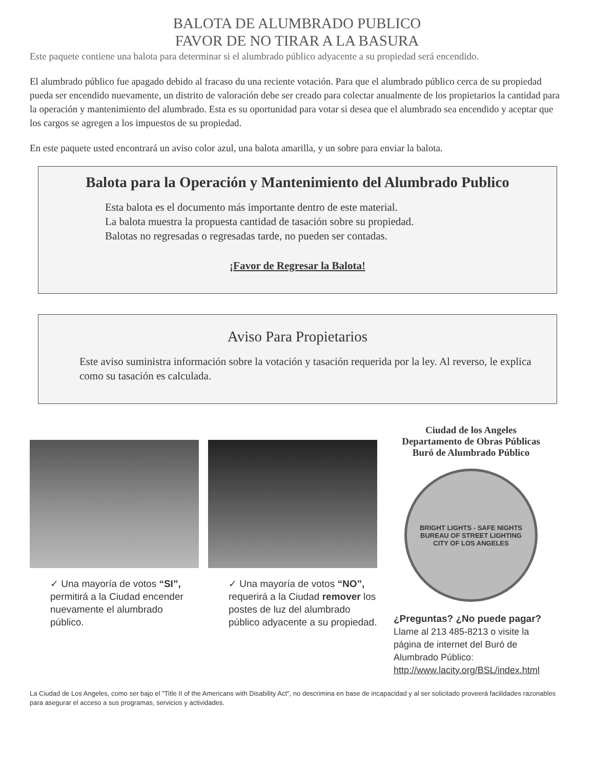BALOTA DE ALUMBRADO PUBLICO
FAVOR DE NO TIRAR A LA BASURA
Este paquete contiene una balota para determinar si el alumbrado público adyacente a su propiedad será encendido.
El alumbrado público fue apagado debido al fracaso du una reciente votación. Para que el alumbrado público cerca de su propiedad pueda ser encendido nuevamente, un distrito de valoración debe ser creado para colectar anualmente de los propietarios la cantidad para la operación y mantenimiento del alumbrado. Esta es su oportunidad para votar si desea que el alumbrado sea encendido y aceptar que los cargos se agregen a los impuestos de su propiedad.
En este paquete usted encontrará un aviso color azul, una balota amarilla, y un sobre para enviar la balota.
Balota para la Operación y Mantenimiento del Alumbrado Publico
Esta balota es el documento más importante dentro de este material.
La balota muestra la propuesta cantidad de tasación sobre su propiedad.
Balotas no regresadas o regresadas tarde, no pueden ser contadas.
¡Favor de Regresar la Balota!
Aviso Para Propietarios
Este aviso suministra información sobre la votación y tasación requerida por la ley. Al reverso, le explica como su tasación es calculada.
✓ Una mayoría de votos “SI”, permitirá a la Ciudad encender nuevamente el alumbrado público.
✓ Una mayoría de votos “NO”, requerirá a la Ciudad remover los postes de luz del alumbrado público adyacente a su propiedad.
Ciudad de los Angeles
Departamento de Obras Públicas
Buró de Alumbrado Público
BRIGHT LIGHTS - SAFE NIGHTS
BUREAU OF STREET LIGHTING
CITY OF LOS ANGELES
¿Preguntas? ¿No puede pagar?
Llame al 213 485-8213 o visite la página de internet del Buró de Alumbrado Público:
http://www.lacity.org/BSL/index.html
La Ciudad de Los Angeles, como ser bajo el "Title II of the Americans with Disability Act", no descrimina en base de incapacidad y al ser solicitado proveerá facilidades razonables para asegurar el acceso a sus programas, servicios y actividades.